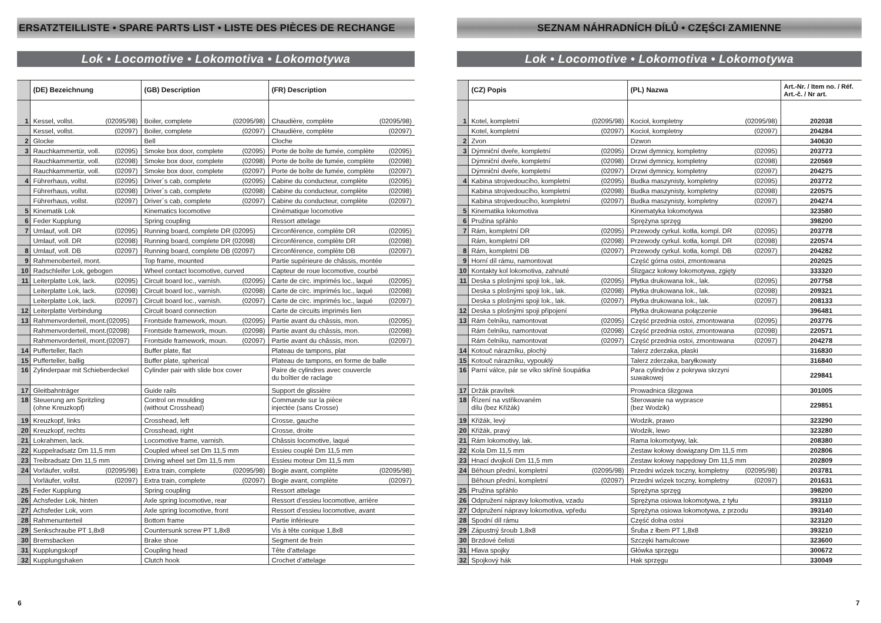ERSATZTEILLISTE • SPARE PARTS LIST • LISTE DES PIÈCES DE RECHANGE
Lok • Locomotive • Lokomotiva • Lokomotywa
| | (DE) Bezeichnung | (GB) Description | (FR) Description |
| --- | --- | --- | --- |
| 1 | Kessel, vollst. (02095/98) | Boiler, complete (02095/98) | Chaudière, complète (02095/98) |
| | Kessel, vollst. (02097) | Boiler, complete (02097) | Chaudière, complète (02097) |
| 2 | Glocke | Bell | Cloche |
| 3 | Rauchkammertür, voll. (02095) | Smoke box door, complete (02095) | Porte de boîte de fumée, complète (02095) |
| | Rauchkammertür, voll. (02098) | Smoke box door, complete (02098) | Porte de boîte de fumée, complète (02098) |
| | Rauchkammertür, voll. (02097) | Smoke box door, complete (02097) | Porte de boîte de fumée, complète (02097) |
| 4 | Führerhaus, vollst. (02095) | Driver´s cab, complete (02095) | Cabine du conducteur, complète (02095) |
| | Führerhaus, vollst. (02098) | Driver´s cab, complete (02098) | Cabine du conducteur, complète (02098) |
| | Führerhaus, vollst. (02097) | Driver´s cab, complete (02097) | Cabine du conducteur, complète (02097) |
| 5 | Kinematik Lok | Kinematics locomotive | Cinématique locomotive |
| 6 | Feder Kupplung | Spring coupling | Ressort attelage |
| 7 | Umlauf, voll. DR (02095) | Running board, complete DR (02095) | Circonférence, complète DR (02095) |
| | Umlauf, voll. DR (02098) | Running board, complete DR (02098) | Circonférence, complète DR (02098) |
| 8 | Umlauf, voll. DB (02097) | Running board, complete DB (02097) | Circonférence, complète DB (02097) |
| 9 | Rahmenoberteil, mont. | Top frame, mounted | Partie supérieure de châssis, montée |
| 10 | Radschleifer Lok, gebogen | Wheel contact locomotive, curved | Capteur de roue locomotive, courbé |
| 11 | Leiterplatte Lok, lack. (02095) | Circuit board loc., varnish. (02095) | Carte de circ. imprimés loc., laqué (02095) |
| | Leiterplatte Lok, lack. (02098) | Circuit board loc., varnish. (02098) | Carte de circ. imprimés loc., laqué (02098) |
| | Leiterplatte Lok, lack. (02097) | Circuit board loc., varnish. (02097) | Carte de circ. imprimés loc., laqué (02097) |
| 12 | Leiterplatte Verbindung | Circuit board connection | Carte de circuits imprimés lien |
| 13 | Rahmenvorderteil, mont.(02095) | Frontside framework, moun. (02095) | Partie avant du châssis, mon. (02095) |
| | Rahmenvorderteil, mont.(02098) | Frontside framework, moun. (02098) | Partie avant du châssis, mon. (02098) |
| | Rahmenvorderteil, mont.(02097) | Frontside framework, moun. (02097) | Partie avant du châssis, mon. (02097) |
| 14 | Pufferteller, flach | Buffer plate, flat | Plateau de tampons, plat |
| 15 | Pufferteller, ballig | Buffer plate, spherical | Plateau de tampons, en forme de balle |
| 16 | Zylinderpaar mit Schieberdeckel | Cylinder pair with slide box cover | Paire de cylindres avec couvercle du boîtier de raclage |
| 17 | Gleitbahnträger | Guide rails | Support de glissière |
| 18 | Steuerung am Spritzling (ohne Kreuzkopf) | Control on moulding (without Crosshead) | Commande sur la pièce injectée (sans Crosse) |
| 19 | Kreuzkopf, links | Crosshead, left | Crosse, gauche |
| 20 | Kreuzkopf, rechts | Crosshead, right | Crosse, droite |
| 21 | Lokrahmen, lack. | Locomotive frame, varnish. | Châssis locomotive, laqué |
| 22 | Kuppelradsatz Dm 11,5 mm | Coupled wheel set Dm 11,5 mm | Essieu couplé Dm 11,5 mm |
| 23 | Treibradsatz Dm 11,5 mm | Driving wheel set Dm 11,5 mm | Essieu moteur Dm 11,5 mm |
| 24 | Vorläufer, vollst. (02095/98) | Extra train, complete (02095/98) | Bogie avant, complète (02095/98) |
| | Vorläufer, vollst. (02097) | Extra train, complete (02097) | Bogie avant, complète (02097) |
| 25 | Feder Kupplung | Spring coupling | Ressort attelage |
| 26 | Achsfeder Lok, hinten | Axle spring locomotive, rear | Ressort d’essieu locomotive, arrière |
| 27 | Achsfeder Lok, vorn | Axle spring locomotive, front | Ressort d’essieu locomotive, avant |
| 28 | Rahmenunterteil | Bottom frame | Partie inférieure |
| 29 | Senkschraube PT 1,8x8 | Countersunk screw PT 1,8x8 | Vis à tête conique 1,8x8 |
| 30 | Bremsbacken | Brake shoe | Segment de frein |
| 31 | Kupplungskopf | Coupling head | Tête d’attelage |
| 32 | Kupplungshaken | Clutch hook | Crochet d’attelage |
SEZNAM NÁHRADNÍCH DÍLŮ • CZĘŚCI ZAMIENNE
Lok • Locomotive • Lokomotiva • Lokomotywa
| | (CZ) Popis | (PL) Nazwa | Art.-Nr. / Item no. / Réf. Art.-č. / Nr art. |
| --- | --- | --- | --- |
| 1 | Kotel, kompletní (02095/98) | Kocioł, kompletny (02095/98) | 202038 |
| | Kotel, kompletní (02097) | Kocioł, kompletny (02097) | 204284 |
| 2 | Zvon | Dzwon | 340630 |
| 3 | Dýmniční dveře, kompletní (02095) | Drzwi dymnicy, kompletny (02095) | 203773 |
| | Dýmniční dveře, kompletní (02098) | Drzwi dymnicy, kompletny (02098) | 220569 |
| | Dýmniční dveře, kompletní (02097) | Drzwi dymnicy, kompletny (02097) | 204275 |
| 4 | Kabina strojvedoucího, kompletní (02095) | Budka maszynisty, kompletny (02095) | 203772 |
| | Kabina strojvedoucího, kompletní (02098) | Budka maszynisty, kompletny (02098) | 220575 |
| | Kabina strojvedoucího, kompletní (02097) | Budka maszynisty, kompletny (02097) | 204274 |
| 5 | Kinematika lokomotiva | Kinematyka lokomotywa | 323580 |
| 6 | Pružina spřáhlo | Sprężyna sprzęg | 398200 |
| 7 | Rám, kompletní DR (02095) | Przewody cyrkul. kotła, kompl. DR (02095) | 203778 |
| | Rám, kompletní DR (02098) | Przewody cyrkul. kotła, kompl. DR (02098) | 220574 |
| 8 | Rám, kompletní DB (02097) | Przewody cyrkul. kotła, kompl. DB (02097) | 204282 |
| 9 | Horní díl rámu, namontovat | Część górna ostoi, zmontowana | 202025 |
| 10 | Kontakty kol lokomotiva, zahnuté | Ślizgacz kołowy lokomotywa, zgięty | 333320 |
| 11 | Deska s plošnými spoji lok., lak. (02095) | Płytka drukowana lok., lak. (02095) | 207758 |
| | Deska s plošnými spoji lok., lak. (02098) | Płytka drukowana lok., lak. (02098) | 209321 |
| | Deska s plošnými spoji lok., lak. (02097) | Płytka drukowana lok., lak. (02097) | 208133 |
| 12 | Deska s plošnými spoji připojení | Płytka drukowana połączenie | 396481 |
| 13 | Rám čelníku, namontovat (02095) | Część przednia ostoi, zmontowana (02095) | 203776 |
| | Rám čelníku, namontovat (02098) | Część przednia ostoi, zmontowana (02098) | 220571 |
| | Rám čelníku, namontovat (02097) | Część przednia ostoi, zmontowana (02097) | 204278 |
| 14 | Kotouč nárazníku, plochý | Talerz zderzaka, płaski | 316830 |
| 15 | Kotouč nárazníku, vypouklý | Talerz zderzaka, baryłkowaty | 316840 |
| 16 | Parní válce, pár se víko skříně šoupátka | Para cylindrów z pokrywa skrzyni suwakowej | 229841 |
| 17 | Držák pravítek | Prowadnica ślizgowa | 301005 |
| 18 | Řízení na vstřikovaném dílu (bez Křižák) | Sterowanie na wyprasce (bez Wodzik) | 229851 |
| 19 | Křižák, levý | Wodzik, prawo | 323290 |
| 20 | Křižák, pravý | Wodzik, lewo | 323280 |
| 21 | Rám lokomotivy, lak. | Rama lokomotywy, lak. | 208380 |
| 22 | Kola Dm 11,5 mm | Zestaw kołowy dowiązany Dm 11,5 mm | 202806 |
| 23 | Hnací dvojkolí Dm 11,5 mm | Zestaw kołowy napędowy Dm 11,5 mm | 202809 |
| 24 | Běhoun přední, kompletní (02095/98) | Przedni wózek toczny, kompletny (02095/98) | 203781 |
| | Běhoun přední, kompletní (02097) | Przedni wózek toczny, kompletny (02097) | 201631 |
| 25 | Pružina spřáhlo | Sprężyna sprzęg | 398200 |
| 26 | Odpružení nápravy lokomotiva, vzadu | Sprężyna osiowa lokomotywa, z tyłu | 393110 |
| 27 | Odpružení nápravy lokomotiva, vpředu | Sprężyna osiowa lokomotywa, z przodu | 393140 |
| 28 | Spodní díl rámu | Część dolna ostoi | 323120 |
| 29 | Zápustný šroub 1,8x8 | Śruba z łbem PT 1,8x8 | 393210 |
| 30 | Brzdové čelisti | Szczęki hamulcowe | 323600 |
| 31 | Hlava spojky | Główka sprzęgu | 300672 |
| 32 | Spojkový hák | Hak sprzęgu | 330049 |
6 7